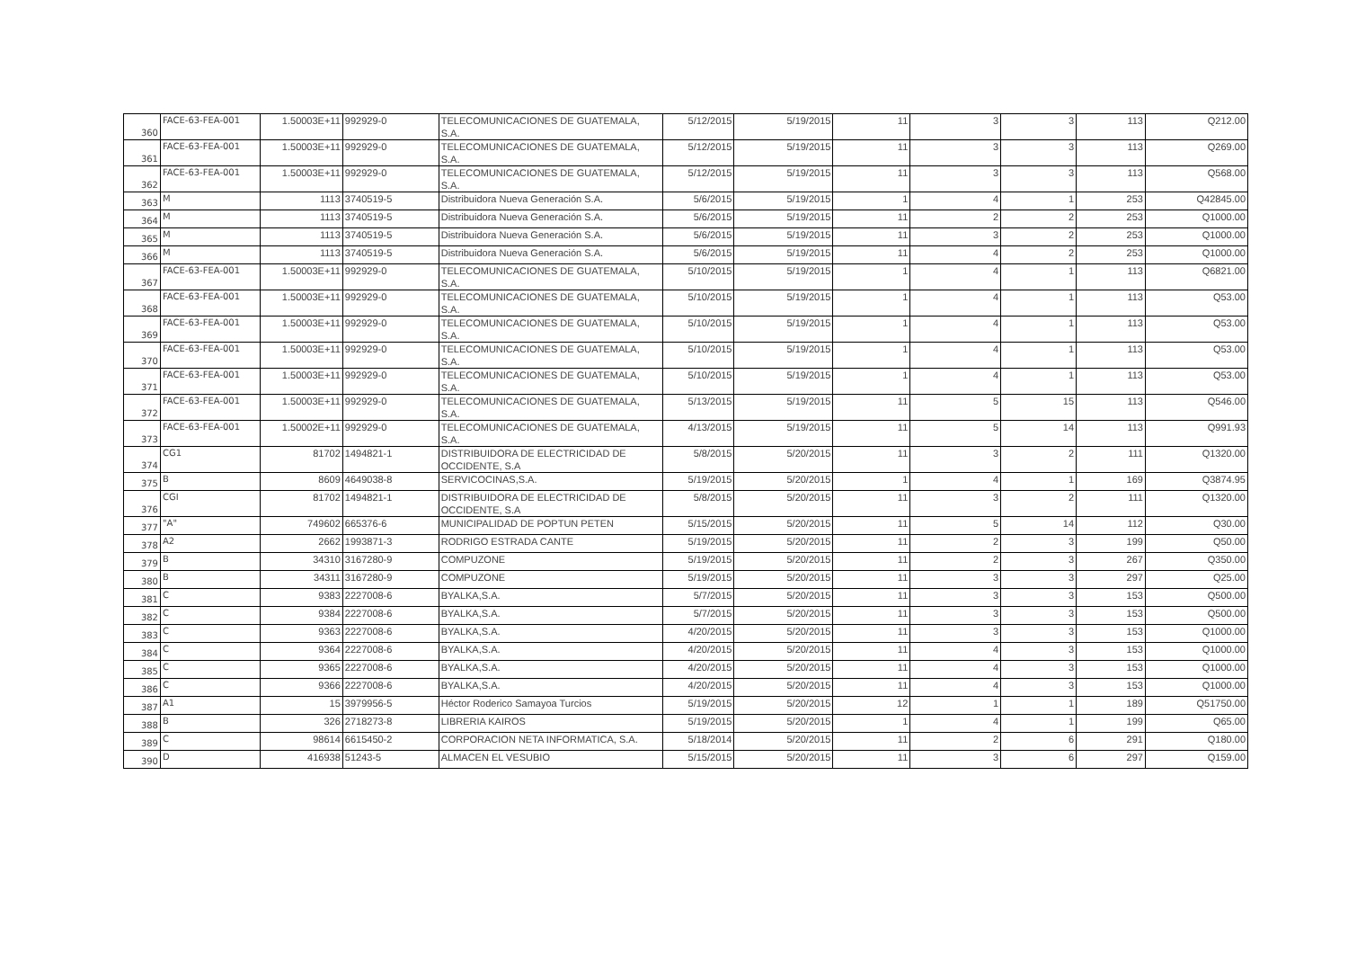| 360 | FACE-63-FEA-001 | 1.50003E+11 | 992929-0 | TELECOMUNICACIONES DE GUATEMALA, S.A. | 5/12/2015 | 5/19/2015 | 11 | 3 | 3 | 113 | Q212.00 |
| 361 | FACE-63-FEA-001 | 1.50003E+11 | 992929-0 | TELECOMUNICACIONES DE GUATEMALA, S.A. | 5/12/2015 | 5/19/2015 | 11 | 3 | 3 | 113 | Q269.00 |
| 362 | FACE-63-FEA-001 | 1.50003E+11 | 992929-0 | TELECOMUNICACIONES DE GUATEMALA, S.A. | 5/12/2015 | 5/19/2015 | 11 | 3 | 3 | 113 | Q568.00 |
| 363 | M | 1113 | 3740519-5 | Distribuidora Nueva Generación S.A. | 5/6/2015 | 5/19/2015 | 1 | 4 | 1 | 253 | Q42845.00 |
| 364 | M | 1113 | 3740519-5 | Distribuidora Nueva Generación S.A. | 5/6/2015 | 5/19/2015 | 11 | 2 | 2 | 253 | Q1000.00 |
| 365 | M | 1113 | 3740519-5 | Distribuidora Nueva Generación S.A. | 5/6/2015 | 5/19/2015 | 11 | 3 | 2 | 253 | Q1000.00 |
| 366 | M | 1113 | 3740519-5 | Distribuidora Nueva Generación S.A. | 5/6/2015 | 5/19/2015 | 11 | 4 | 2 | 253 | Q1000.00 |
| 367 | FACE-63-FEA-001 | 1.50003E+11 | 992929-0 | TELECOMUNICACIONES DE GUATEMALA, S.A. | 5/10/2015 | 5/19/2015 | 1 | 4 | 1 | 113 | Q6821.00 |
| 368 | FACE-63-FEA-001 | 1.50003E+11 | 992929-0 | TELECOMUNICACIONES DE GUATEMALA, S.A. | 5/10/2015 | 5/19/2015 | 1 | 4 | 1 | 113 | Q53.00 |
| 369 | FACE-63-FEA-001 | 1.50003E+11 | 992929-0 | TELECOMUNICACIONES DE GUATEMALA, S.A. | 5/10/2015 | 5/19/2015 | 1 | 4 | 1 | 113 | Q53.00 |
| 370 | FACE-63-FEA-001 | 1.50003E+11 | 992929-0 | TELECOMUNICACIONES DE GUATEMALA, S.A. | 5/10/2015 | 5/19/2015 | 1 | 4 | 1 | 113 | Q53.00 |
| 371 | FACE-63-FEA-001 | 1.50003E+11 | 992929-0 | TELECOMUNICACIONES DE GUATEMALA, S.A. | 5/10/2015 | 5/19/2015 | 1 | 4 | 1 | 113 | Q53.00 |
| 372 | FACE-63-FEA-001 | 1.50003E+11 | 992929-0 | TELECOMUNICACIONES DE GUATEMALA, S.A. | 5/13/2015 | 5/19/2015 | 11 | 5 | 15 | 113 | Q546.00 |
| 373 | FACE-63-FEA-001 | 1.50002E+11 | 992929-0 | TELECOMUNICACIONES DE GUATEMALA, S.A. | 4/13/2015 | 5/19/2015 | 11 | 5 | 14 | 113 | Q991.93 |
| 374 | CG1 | 81702 | 1494821-1 | DISTRIBUIDORA DE ELECTRICIDAD DE OCCIDENTE, S.A | 5/8/2015 | 5/20/2015 | 11 | 3 | 2 | 111 | Q1320.00 |
| 375 | B | 8609 | 4649038-8 | SERVICOCINAS,S.A. | 5/19/2015 | 5/20/2015 | 1 | 4 | 1 | 169 | Q3874.95 |
| 376 | CGI | 81702 | 1494821-1 | DISTRIBUIDORA DE ELECTRICIDAD DE OCCIDENTE, S.A | 5/8/2015 | 5/20/2015 | 11 | 3 | 2 | 111 | Q1320.00 |
| 377 | "A" | 749602 | 665376-6 | MUNICIPALIDAD DE POPTUN PETEN | 5/15/2015 | 5/20/2015 | 11 | 5 | 14 | 112 | Q30.00 |
| 378 | A2 | 2662 | 1993871-3 | RODRIGO ESTRADA CANTE | 5/19/2015 | 5/20/2015 | 11 | 2 | 3 | 199 | Q50.00 |
| 379 | B | 34310 | 3167280-9 | COMPUZONE | 5/19/2015 | 5/20/2015 | 11 | 2 | 3 | 267 | Q350.00 |
| 380 | B | 34311 | 3167280-9 | COMPUZONE | 5/19/2015 | 5/20/2015 | 11 | 3 | 3 | 297 | Q25.00 |
| 381 | C | 9383 | 2227008-6 | BYALKA,S.A. | 5/7/2015 | 5/20/2015 | 11 | 3 | 3 | 153 | Q500.00 |
| 382 | C | 9384 | 2227008-6 | BYALKA,S.A. | 5/7/2015 | 5/20/2015 | 11 | 3 | 3 | 153 | Q500.00 |
| 383 | C | 9363 | 2227008-6 | BYALKA,S.A. | 4/20/2015 | 5/20/2015 | 11 | 3 | 3 | 153 | Q1000.00 |
| 384 | C | 9364 | 2227008-6 | BYALKA,S.A. | 4/20/2015 | 5/20/2015 | 11 | 4 | 3 | 153 | Q1000.00 |
| 385 | C | 9365 | 2227008-6 | BYALKA,S.A. | 4/20/2015 | 5/20/2015 | 11 | 4 | 3 | 153 | Q1000.00 |
| 386 | C | 9366 | 2227008-6 | BYALKA,S.A. | 4/20/2015 | 5/20/2015 | 11 | 4 | 3 | 153 | Q1000.00 |
| 387 | A1 | 15 | 3979956-5 | Héctor Roderico Samayoa Turcios | 5/19/2015 | 5/20/2015 | 12 | 1 | 1 | 189 | Q51750.00 |
| 388 | B | 326 | 2718273-8 | LIBRERIA KAIROS | 5/19/2015 | 5/20/2015 | 1 | 4 | 1 | 199 | Q65.00 |
| 389 | C | 98614 | 6615450-2 | CORPORACION NETA INFORMATICA, S.A. | 5/18/2014 | 5/20/2015 | 11 | 2 | 6 | 291 | Q180.00 |
| 390 | D | 416938 | 51243-5 | ALMACEN EL VESUBIO | 5/15/2015 | 5/20/2015 | 11 | 3 | 6 | 297 | Q159.00 |